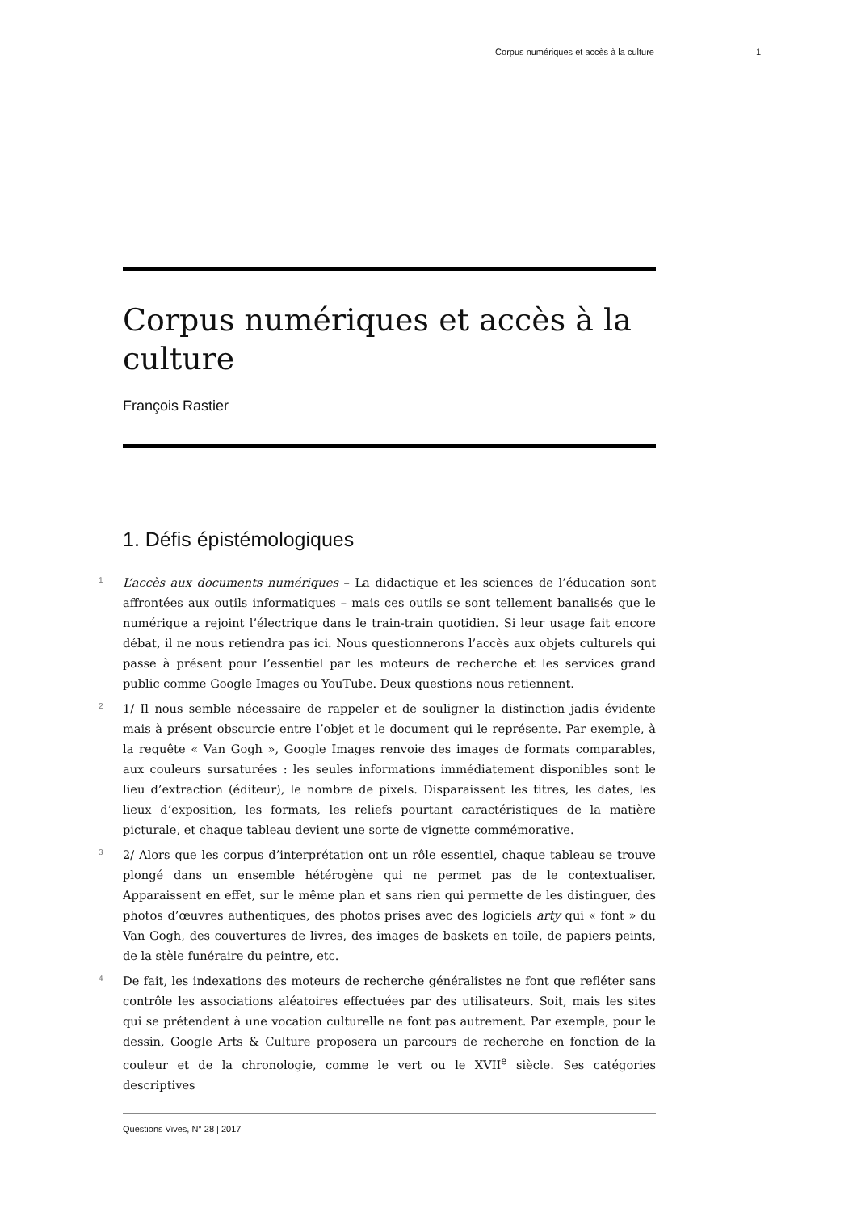Corpus numériques et accès à la culture 1
Corpus numériques et accès à la culture
François Rastier
1. Défis épistémologiques
1
L’accès aux documents numériques – La didactique et les sciences de l’éducation sont affrontées aux outils informatiques – mais ces outils se sont tellement banalisés que le numérique a rejoint l’électrique dans le train-train quotidien. Si leur usage fait encore débat, il ne nous retiendra pas ici. Nous questionnerons l’accès aux objets culturels qui passe à présent pour l’essentiel par les moteurs de recherche et les services grand public comme Google Images ou YouTube. Deux questions nous retiennent.
2
1/ Il nous semble nécessaire de rappeler et de souligner la distinction jadis évidente mais à présent obscurcie entre l’objet et le document qui le représente. Par exemple, à la requête « Van Gogh », Google Images renvoie des images de formats comparables, aux couleurs sursaturées : les seules informations immédiatement disponibles sont le lieu d’extraction (éditeur), le nombre de pixels. Disparaissent les titres, les dates, les lieux d’exposition, les formats, les reliefs pourtant caractéristiques de la matière picturale, et chaque tableau devient une sorte de vignette commémorative.
3
2/ Alors que les corpus d’interprétation ont un rôle essentiel, chaque tableau se trouve plongé dans un ensemble hétérogène qui ne permet pas de le contextualiser. Apparaissent en effet, sur le même plan et sans rien qui permette de les distinguer, des photos d’œuvres authentiques, des photos prises avec des logiciels arty qui « font » du Van Gogh, des couvertures de livres, des images de baskets en toile, de papiers peints, de la stèle funéraire du peintre, etc.
4
De fait, les indexations des moteurs de recherche généralistes ne font que refléter sans contrôle les associations aléatoires effectuées par des utilisateurs. Soit, mais les sites qui se prétendent à une vocation culturelle ne font pas autrement. Par exemple, pour le dessin, Google Arts & Culture proposera un parcours de recherche en fonction de la couleur et de la chronologie, comme le vert ou le XVII<sup>e</sup> siècle. Ses catégories descriptives
Questions Vives, N° 28 | 2017